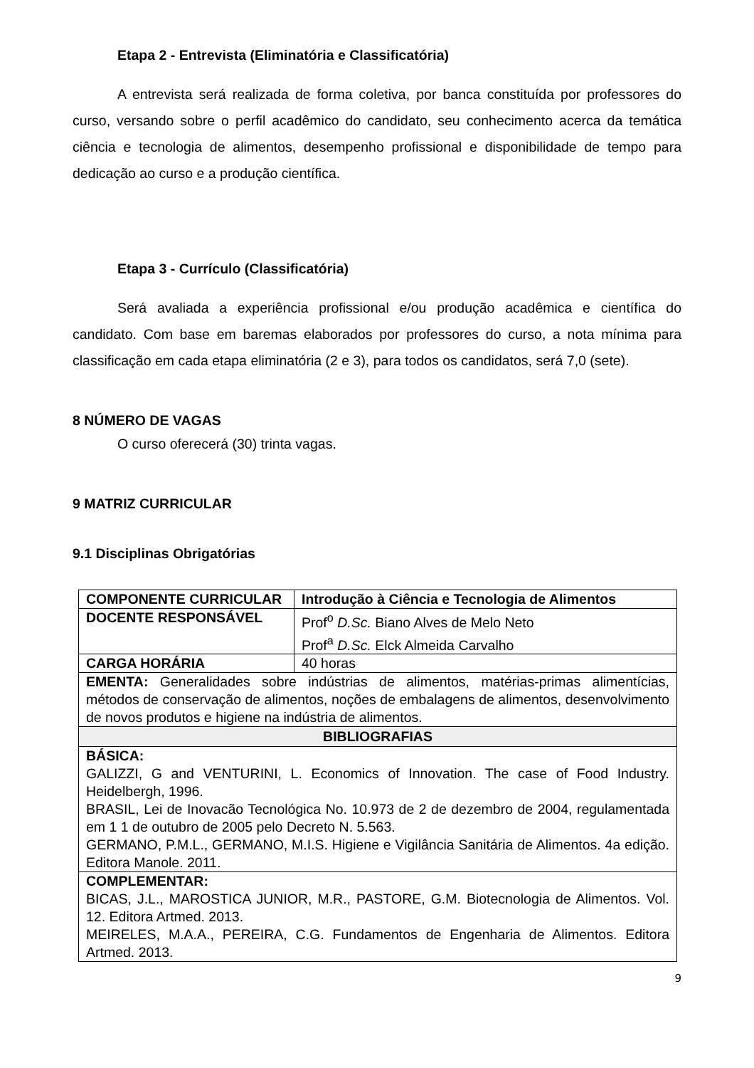Etapa 2 - Entrevista (Eliminatória e Classificatória)
A entrevista será realizada de forma coletiva, por banca constituída por professores do curso, versando sobre o perfil acadêmico do candidato, seu conhecimento acerca da temática ciência e tecnologia de alimentos, desempenho profissional e disponibilidade de tempo para dedicação ao curso e a produção científica.
Etapa 3 - Currículo (Classificatória)
Será avaliada a experiência profissional e/ou produção acadêmica e científica do candidato. Com base em baremas elaborados por professores do curso, a nota mínima para classificação em cada etapa eliminatória (2 e 3), para todos os candidatos, será 7,0 (sete).
8 NÚMERO DE VAGAS
O curso oferecerá (30) trinta vagas.
9 MATRIZ CURRICULAR
9.1 Disciplinas Obrigatórias
| COMPONENTE CURRICULAR | Introdução à Ciência e Tecnologia de Alimentos |
| DOCENTE RESPONSÁVEL | Prof<sup>o</sup> D.Sc. Biano Alves de Melo Neto Prof<sup>a</sup> D.Sc. Elck Almeida Carvalho |
| CARGA HORÁRIA | 40 horas |
| EMENTA: Generalidades sobre indústrias de alimentos, matérias-primas alimentícias, métodos de conservação de alimentos, noções de embalagens de alimentos, desenvolvimento de novos produtos e higiene na indústria de alimentos. | |
| BIBLIOGRAFIAS | |
| BÁSICA: GALIZZI, G and VENTURINI, L. Economics of Innovation. The case of Food Industry. Heidelbergh, 1996. BRASIL, Lei de Inovacão Tecnológica No. 10.973 de 2 de dezembro de 2004, regulamentada em 1 1 de outubro de 2005 pelo Decreto N. 5.563. GERMANO, P.M.L., GERMANO, M.I.S. Higiene e Vigilância Sanitária de Alimentos. 4a edição. Editora Manole. 2011. | |
| COMPLEMENTAR: BICAS, J.L., MAROSTICA JUNIOR, M.R., PASTORE, G.M. Biotecnologia de Alimentos. Vol. 12. Editora Artmed. 2013. MEIRELES, M.A.A., PEREIRA, C.G. Fundamentos de Engenharia de Alimentos. Editora Artmed. 2013. | |
9